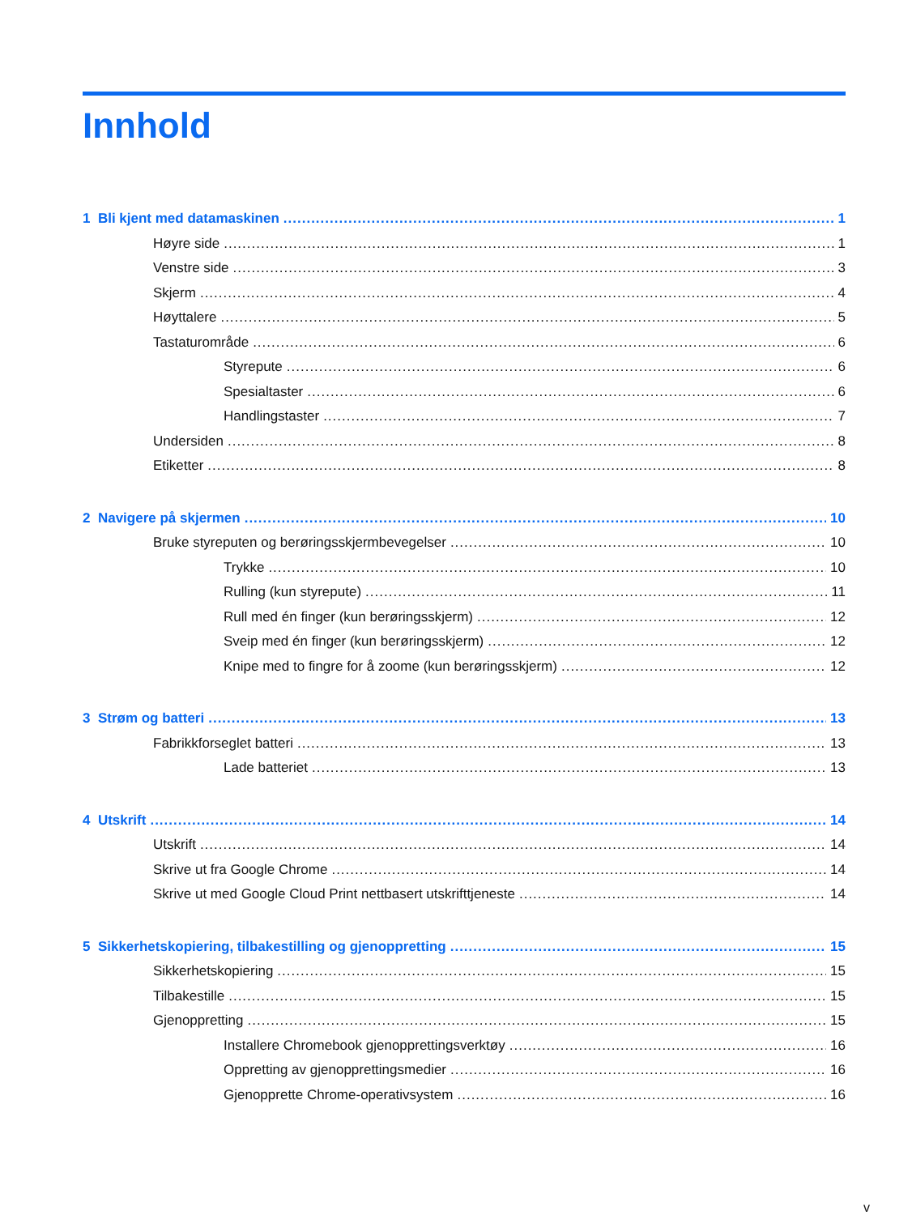Innhold
1 Bli kjent med datamaskinen 1
Høyre side 1
Venstre side 3
Skjerm 4
Høyttalere 5
Tastaturområde 6
Styrepute 6
Spesialtaster 6
Handlingstaster 7
Undersiden 8
Etiketter 8
2 Navigere på skjermen 10
Bruke styreputen og berøringsskjermbevegelser 10
Trykke 10
Rulling (kun styrepute) 11
Rull med én finger (kun berøringsskjerm) 12
Sveip med én finger (kun berøringsskjerm) 12
Knipe med to fingre for å zoome (kun berøringsskjerm) 12
3 Strøm og batteri 13
Fabrikkforseglet batteri 13
Lade batteriet 13
4 Utskrift 14
Utskrift 14
Skrive ut fra Google Chrome 14
Skrive ut med Google Cloud Print nettbasert utskrifttjeneste 14
5 Sikkerhetskopiering, tilbakestilling og gjenoppretting 15
Sikkerhetskopiering 15
Tilbakestille 15
Gjenoppretting 15
Installere Chromebook gjenopprettingsverktøy 16
Oppretting av gjenopprettingsmedier 16
Gjenopprette Chrome-operativsystem 16
v